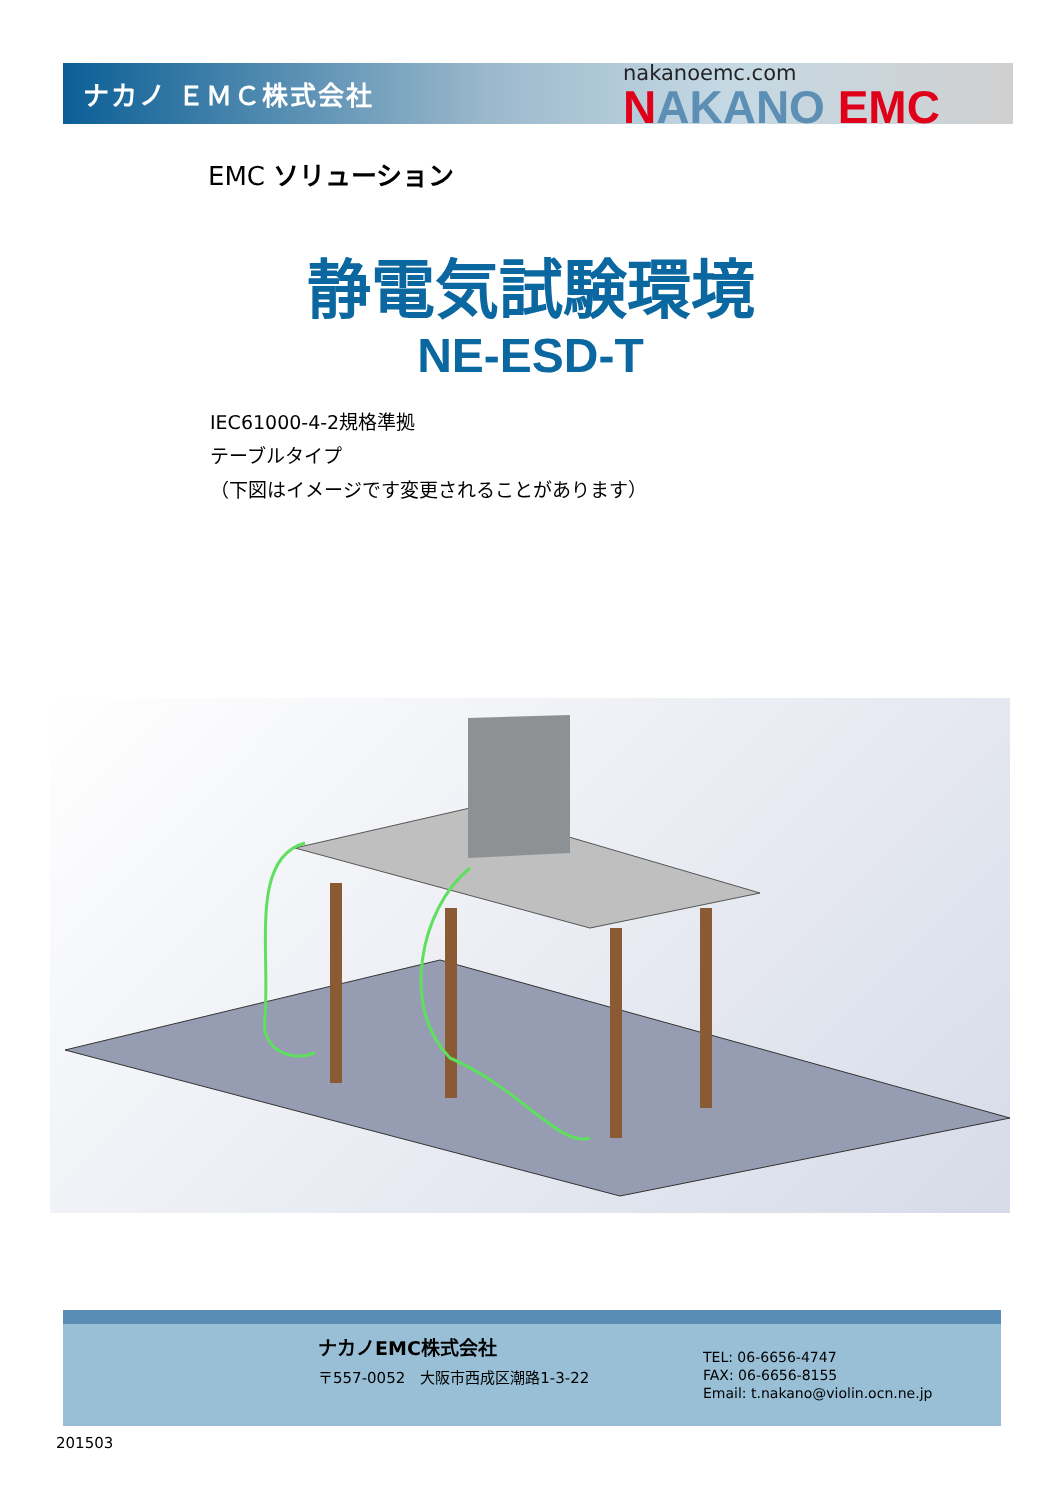ナカノ ＥＭＣ株式会社
nakanoemc.com
NAKANO EMC
EMC ソリューション
静電気試験環境
NE-ESD-T
IEC61000-4-2規格準拠
テーブルタイプ
（下図はイメージです変更されることがあります）
ナカノEMC株式会社
〒557-0052　大阪市西成区潮路1-3-22
TEL: 06-6656-4747
FAX: 06-6656-8155
Email: t.nakano@violin.ocn.ne.jp
201503